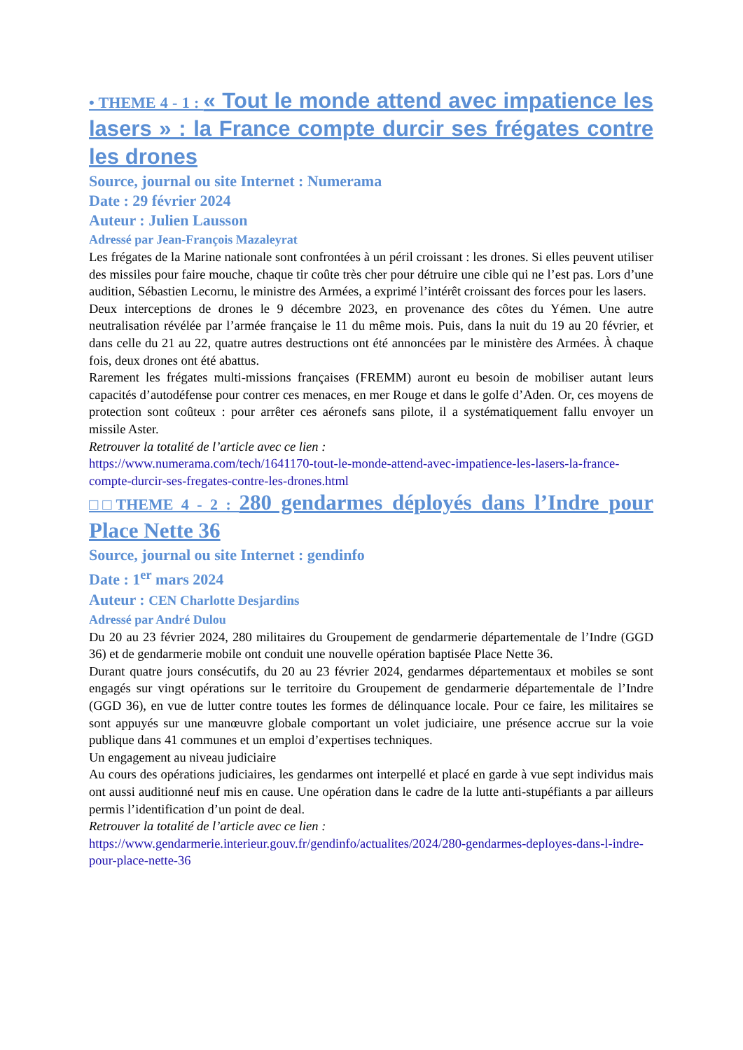• THEME 4 - 1 : « Tout le monde attend avec impatience les lasers » : la France compte durcir ses frégates contre les drones
Source, journal ou site Internet : Numerama
Date : 29 février 2024
Auteur : Julien Lausson
Adressé par Jean-François Mazaleyrat
Les frégates de la Marine nationale sont confrontées à un péril croissant : les drones. Si elles peuvent utiliser des missiles pour faire mouche, chaque tir coûte très cher pour détruire une cible qui ne l’est pas. Lors d’une audition, Sébastien Lecornu, le ministre des Armées, a exprimé l’intérêt croissant des forces pour les lasers.
Deux interceptions de drones le 9 décembre 2023, en provenance des côtes du Yémen. Une autre neutralisation révélée par l’armée française le 11 du même mois. Puis, dans la nuit du 19 au 20 février, et dans celle du 21 au 22, quatre autres destructions ont été annoncées par le ministère des Armées. À chaque fois, deux drones ont été abattus.
Rarement les frégates multi-missions françaises (FREMM) auront eu besoin de mobiliser autant leurs capacités d’autodéfense pour contrer ces menaces, en mer Rouge et dans le golfe d’Aden. Or, ces moyens de protection sont coûteux : pour arrêter ces aéronefs sans pilote, il a systématiquement fallu envoyer un missile Aster.
Retrouver la totalité de l’article avec ce lien :
https://www.numerama.com/tech/1641170-tout-le-monde-attend-avec-impatience-les-lasers-la-france-compte-durcir-ses-fregates-contre-les-drones.html
□□THEME 4 - 2 : 280 gendarmes déployés dans l’Indre pour Place Nette 36
Source, journal ou site Internet : gendinfo
Date : 1<sup>er</sup> mars 2024
Auteur : CEN Charlotte Desjardins
Adressé par André Dulou
Du 20 au 23 février 2024, 280 militaires du Groupement de gendarmerie départementale de l’Indre (GGD 36) et de gendarmerie mobile ont conduit une nouvelle opération baptisée Place Nette 36.
Durant quatre jours consécutifs, du 20 au 23 février 2024, gendarmes départementaux et mobiles se sont engagés sur vingt opérations sur le territoire du Groupement de gendarmerie départementale de l’Indre (GGD 36), en vue de lutter contre toutes les formes de délinquance locale. Pour ce faire, les militaires se sont appuyés sur une manœuvre globale comportant un volet judiciaire, une présence accrue sur la voie publique dans 41 communes et un emploi d’expertises techniques.
Un engagement au niveau judiciaire
Au cours des opérations judiciaires, les gendarmes ont interpellé et placé en garde à vue sept individus mais ont aussi auditionné neuf mis en cause. Une opération dans le cadre de la lutte anti-stupéfiants a par ailleurs permis l’identification d’un point de deal.
Retrouver la totalité de l’article avec ce lien :
https://www.gendarmerie.interieur.gouv.fr/gendinfo/actualites/2024/280-gendarmes-deployes-dans-l-indre-pour-place-nette-36